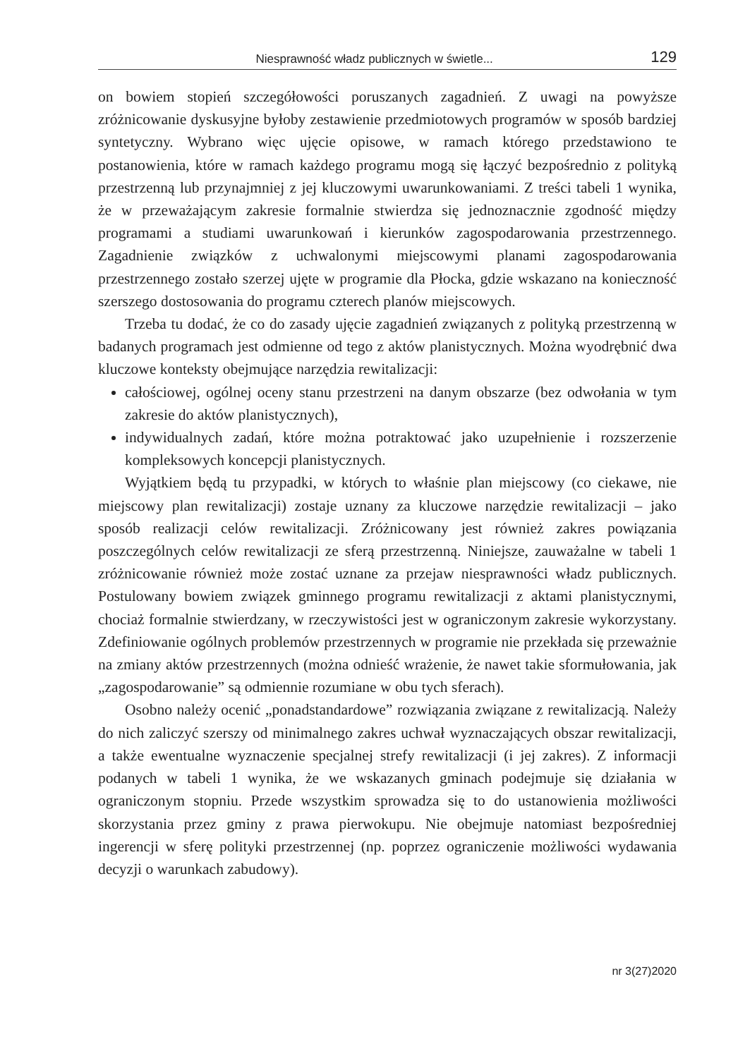Niesprawność władz publicznych w świetle... 129
on bowiem stopień szczegółowości poruszanych zagadnień. Z uwagi na powyższe zróżnicowanie dyskusyjne byłoby zestawienie przedmiotowych programów w sposób bardziej syntetyczny. Wybrano więc ujęcie opisowe, w ramach którego przedstawiono te postanowienia, które w ramach każdego programu mogą się łączyć bezpośrednio z polityką przestrzenną lub przynajmniej z jej kluczowymi uwarunkowaniami. Z treści tabeli 1 wynika, że w przeważającym zakresie formalnie stwierdza się jednoznacznie zgodność między programami a studiami uwarunkowań i kierunków zagospodarowania przestrzennego. Zagadnienie związków z uchwalonymi miejscowymi planami zagospodarowania przestrzennego zostało szerzej ujęte w programie dla Płocka, gdzie wskazano na konieczność szerszego dostosowania do programu czterech planów miejscowych.
Trzeba tu dodać, że co do zasady ujęcie zagadnień związanych z polityką przestrzenną w badanych programach jest odmienne od tego z aktów planistycznych. Można wyodrębnić dwa kluczowe konteksty obejmujące narzędzia rewitalizacji:
całościowej, ogólnej oceny stanu przestrzeni na danym obszarze (bez odwołania w tym zakresie do aktów planistycznych),
indywidualnych zadań, które można potraktować jako uzupełnienie i rozszerzenie kompleksowych koncepcji planistycznych.
Wyjątkiem będą tu przypadki, w których to właśnie plan miejscowy (co ciekawe, nie miejscowy plan rewitalizacji) zostaje uznany za kluczowe narzędzie rewitalizacji – jako sposób realizacji celów rewitalizacji. Zróżnicowany jest również zakres powiązania poszczególnych celów rewitalizacji ze sferą przestrzenną. Niniejsze, zauważalne w tabeli 1 zróżnicowanie również może zostać uznane za przejaw niesprawności władz publicznych. Postulowany bowiem związek gminnego programu rewitalizacji z aktami planistycznymi, chociaż formalnie stwierdzany, w rzeczywistości jest w ograniczonym zakresie wykorzystany. Zdefiniowanie ogólnych problemów przestrzennych w programie nie przekłada się przeważnie na zmiany aktów przestrzennych (można odnieść wrażenie, że nawet takie sformułowania, jak „zagospodarowanie” są odmiennie rozumiane w obu tych sferach).
Osobno należy ocenić „ponadstandardowe” rozwiązania związane z rewitalizacją. Należy do nich zaliczyć szerszy od minimalnego zakres uchwał wyznaczających obszar rewitalizacji, a także ewentualne wyznaczenie specjalnej strefy rewitalizacji (i jej zakres). Z informacji podanych w tabeli 1 wynika, że we wskazanych gminach podejmuje się działania w ograniczonym stopniu. Przede wszystkim sprowadza się to do ustanowienia możliwości skorzystania przez gminy z prawa pierwokupu. Nie obejmuje natomiast bezpośredniej ingerencji w sferę polityki przestrzennej (np. poprzez ograniczenie możliwości wydawania decyzji o warunkach zabudowy).
nr 3(27)2020